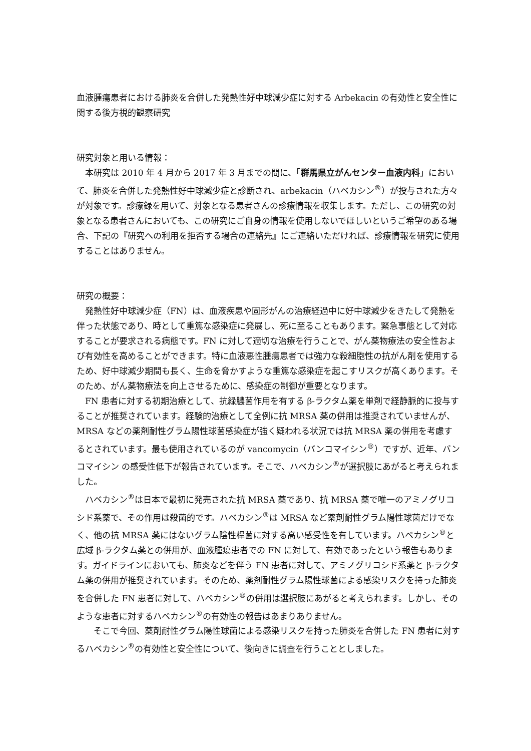血液腫瘍患者における肺炎を合併した発熱性好中球減少症に対する Arbekacin の有効性と安全性に関する後方視的観察研究
研究対象と用いる情報：
本研究は 2010 年 4 月から 2017 年 3 月までの間に、「群馬県立がんセンター血液内科」において、肺炎を合併した発熱性好中球減少症と診断され、arbekacin（ハベカシン<sup>®</sup>）が投与された方々が対象です。診療録を用いて、対象となる患者さんの診療情報を収集します。ただし、この研究の対象となる患者さんにおいても、この研究にご自身の情報を使用しないでほしいというご希望のある場合、下記の『研究への利用を拒否する場合の連絡先』にご連絡いただければ、診療情報を研究に使用することはありません。
研究の概要：
発熱性好中球減少症（FN）は、血液疾患や固形がんの治療経過中に好中球減少をきたして発熱を伴った状態であり、時として重篤な感染症に発展し、死に至ることもあります。緊急事態として対応することが要求される病態です。FN に対して適切な治療を行うことで、がん薬物療法の安全性および有効性を高めることができます。特に血液悪性腫瘍患者では強力な殺細胞性の抗がん剤を使用するため、好中球減少期間も長く、生命を脅かすような重篤な感染症を起こすリスクが高くあります。そのため、がん薬物療法を向上させるために、感染症の制御が重要となります。
FN 患者に対する初期治療として、抗緑膿菌作用を有する β-ラクタム薬を単剤で経静脈的に投与することが推奨されています。経験的治療として全例に抗 MRSA 薬の併用は推奨されていませんが、MRSA などの薬剤耐性グラム陽性球菌感染症が強く疑われる状況では抗 MRSA 薬の併用を考慮するとされています。最も使用されているのが vancomycin（バンコマイシン<sup>®</sup>）ですが、近年、バンコマイシン の感受性低下が報告されています。そこで、ハベカシン<sup>®</sup>が選択肢にあがると考えられました。
ハベカシン<sup>®</sup>は日本で最初に発売された抗 MRSA 薬であり、抗 MRSA 薬で唯一のアミノグリコシド系薬で、その作用は殺菌的です。ハベカシン<sup>®</sup>は MRSA など薬剤耐性グラム陽性球菌だけでなく、他の抗 MRSA 薬にはないグラム陰性桿菌に対する高い感受性を有しています。ハベカシン<sup>®</sup>と広域 β-ラクタム薬との併用が、血液腫瘍患者での FN に対して、有効であったという報告もあります。ガイドラインにおいても、肺炎などを伴う FN 患者に対して、アミノグリコシド系薬と β-ラクタム薬の併用が推奨されています。そのため、薬剤耐性グラム陽性球菌による感染リスクを持った肺炎を合併した FN 患者に対して、ハベカシン<sup>®</sup>の併用は選択肢にあがると考えられます。しかし、そのような患者に対するハベカシン<sup>®</sup>の有効性の報告はあまりありません。
そこで今回、薬剤耐性グラム陽性球菌による感染リスクを持った肺炎を合併した FN 患者に対するハベカシン<sup>®</sup>の有効性と安全性について、後向きに調査を行うこととしました。